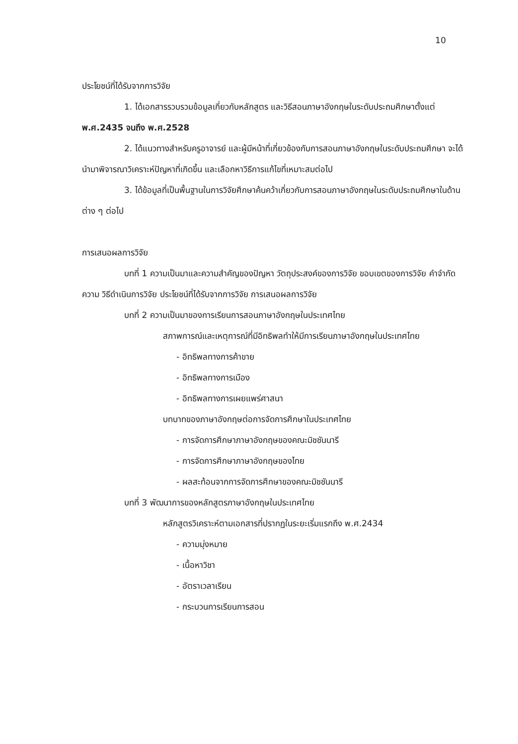10
ประโยชน์ที่ได้รับจากการวิจัย
1. ได้เอกสารรวบรวมข้อมูลเกี่ยวกับหลักสูตร และวิธีสอนภาษาอังกฤษในระดับประถมศึกษาตั้งแต่ พ.ศ.2435 จนถึง พ.ศ.2528
2. ได้แนวทางสำหรับครูอาจารย์ และผู้มีหน้าที่เกี่ยวข้องกับการสอนภาษาอังกฤษในระดับประถมศึกษา จะได้นำมาพิจารณาวิเคราะห์ปัญหาที่เกิดขึ้น และเลือกหาวิธีการแก้ไขที่เหมาะสมต่อไป
3. ได้ข้อมูลที่เป็นพื้นฐานในการวิจัยศึกษาค้นคว้าเกี่ยวกับการสอนภาษาอังกฤษในระดับประถมศึกษาในด้านต่าง ๆ ต่อไป
การเสนอผลการวิจัย
บทที่ 1 ความเป็นมาและความสำคัญของปัญหา วัตถุประสงค์ของการวิจัย ขอบเขตของการวิจัย คำจำกัดความ วิธีดำเนินการวิจัย ประโยชน์ที่ได้รับจากการวิจัย การเสนอผลการวิจัย
บทที่ 2 ความเป็นมาของการเรียนการสอนภาษาอังกฤษในประเทศไทย
สภาพการณ์และเหตุการณ์ที่มีอิทธิพลทำให้มีการเรียนภาษาอังกฤษในประเทศไทย
- อิทธิพลทางการค้าขาย
- อิทธิพลทางการเมือง
- อิทธิพลทางการเผยแพร่ศาสนา
บทบาทของภาษาอังกฤษต่อการจัดการศึกษาในประเทศไทย
- การจัดการศึกษาภาษาอังกฤษของคณะมิชชันนารี
- การจัดการศึกษาภาษาอังกฤษของไทย
- ผลสะท้อนจากการจัดการศึกษาของคณะมิชชันนารี
บทที่ 3 พัฒนาการของหลักสูตรภาษาอังกฤษในประเทศไทย
หลักสูตรวิเคราะห์ตามเอกสารที่ปรากฏในระยะเริ่มแรกถึง พ.ศ.2434
- ความมุ่งหมาย
- เนื้อหาวิชา
- อัตราเวลาเรียน
- กระบวนการเรียนการสอน